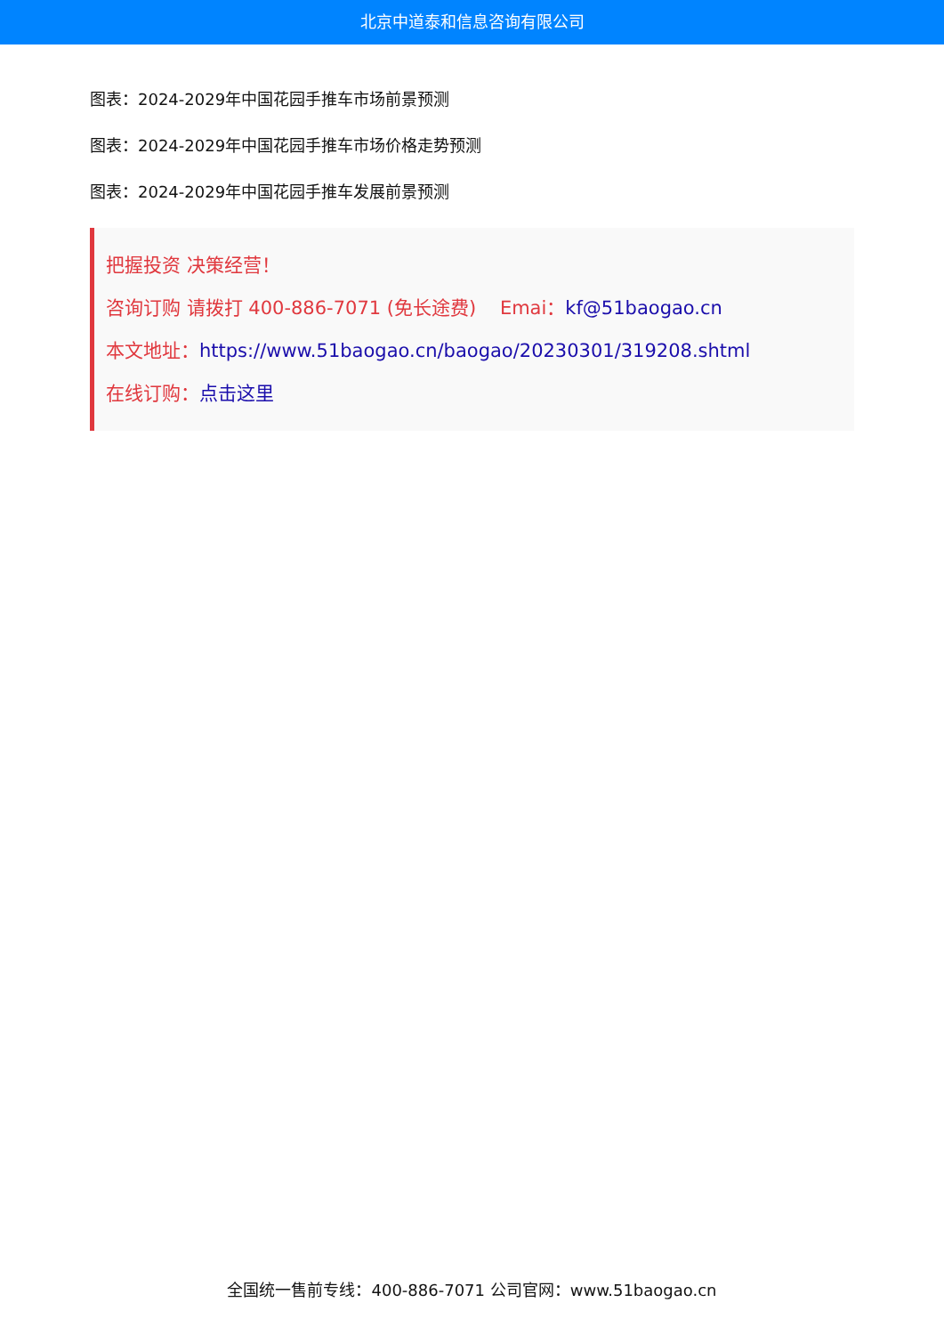北京中道泰和信息咨询有限公司
图表：2024-2029年中国花园手推车市场前景预测
图表：2024-2029年中国花园手推车市场价格走势预测
图表：2024-2029年中国花园手推车发展前景预测
把握投资 决策经营！
咨询订购 请拨打 400-886-7071 (免长途费) Emai：kf@51baogao.cn
本文地址：https://www.51baogao.cn/baogao/20230301/319208.shtml
在线订购：点击这里
全国统一售前专线：400-886-7071 公司官网：www.51baogao.cn